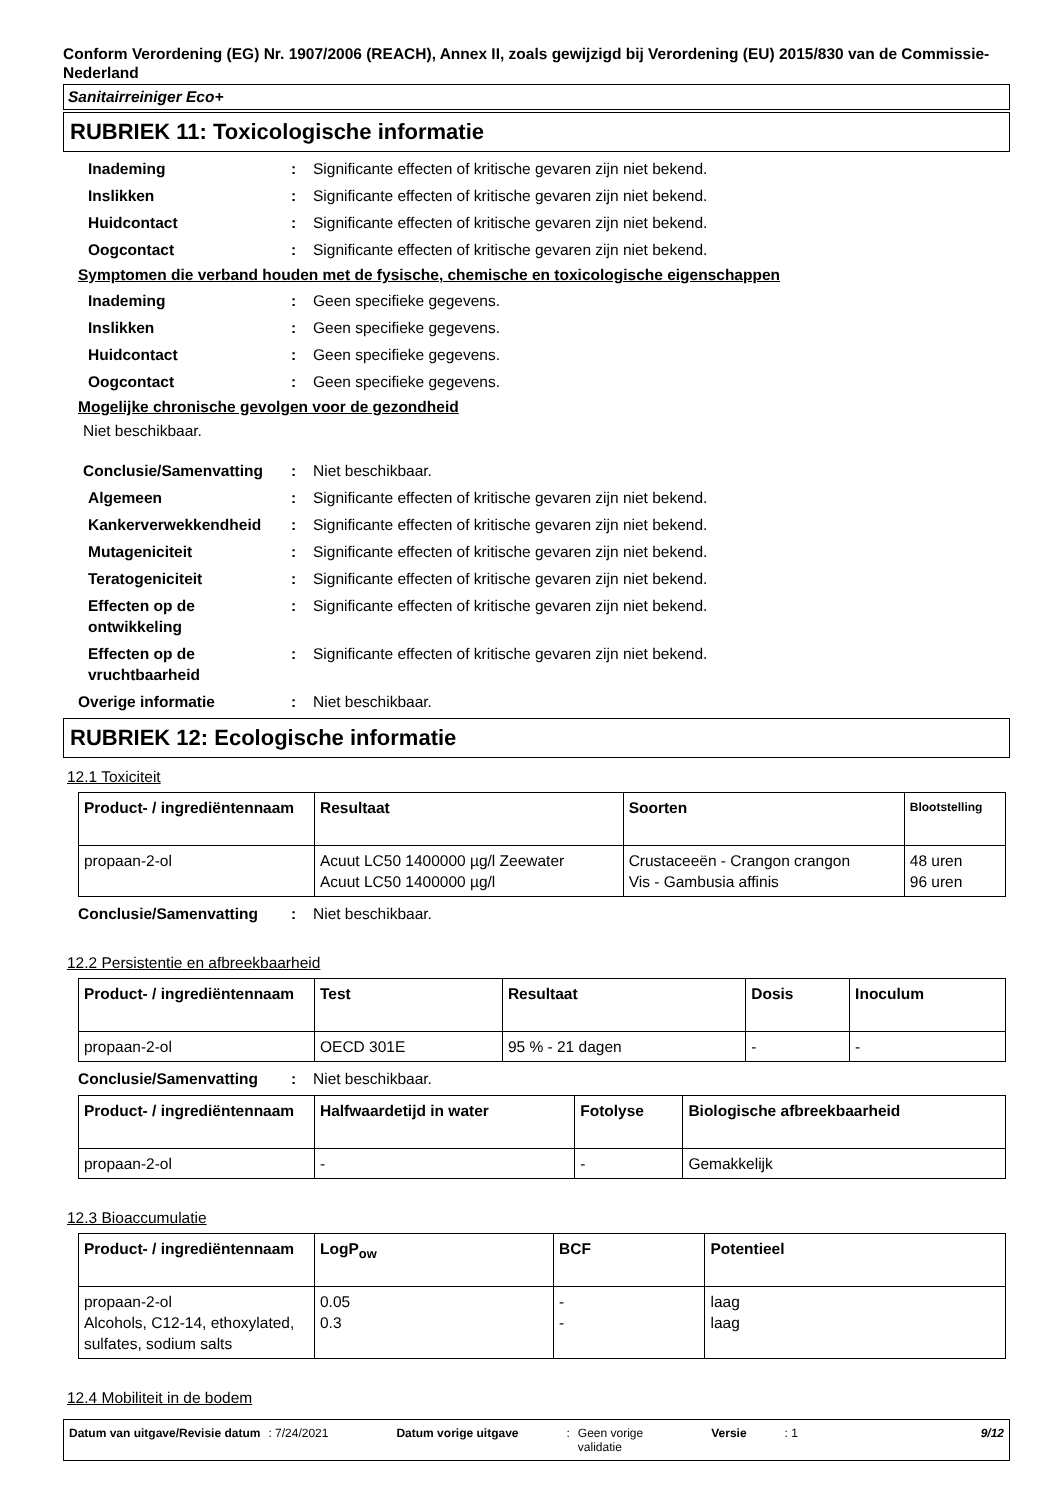Conform Verordening (EG) Nr. 1907/2006 (REACH), Annex II, zoals gewijzigd bij Verordening (EU) 2015/830 van de Commissie- Nederland
Sanitairreiniger Eco+
RUBRIEK 11: Toxicologische informatie
Inademing : Significante effecten of kritische gevaren zijn niet bekend.
Inslikken : Significante effecten of kritische gevaren zijn niet bekend.
Huidcontact : Significante effecten of kritische gevaren zijn niet bekend.
Oogcontact : Significante effecten of kritische gevaren zijn niet bekend.
Symptomen die verband houden met de fysische, chemische en toxicologische eigenschappen
Inademing : Geen specifieke gegevens.
Inslikken : Geen specifieke gegevens.
Huidcontact : Geen specifieke gegevens.
Oogcontact : Geen specifieke gegevens.
Mogelijke chronische gevolgen voor de gezondheid
Niet beschikbaar.
Conclusie/Samenvatting : Niet beschikbaar.
Algemeen : Significante effecten of kritische gevaren zijn niet bekend.
Kankerverwekkendheid : Significante effecten of kritische gevaren zijn niet bekend.
Mutageniciteit : Significante effecten of kritische gevaren zijn niet bekend.
Teratogeniciteit : Significante effecten of kritische gevaren zijn niet bekend.
Effecten op de ontwikkeling
: Significante effecten of kritische gevaren zijn niet bekend.
Effecten op de vruchtbaarheid
: Significante effecten of kritische gevaren zijn niet bekend.
Overige informatie : Niet beschikbaar.
RUBRIEK 12: Ecologische informatie
12.1 Toxiciteit
| Product- / ingrediëntennaam | Resultaat | Soorten | Blootstelling |
| --- | --- | --- | --- |
| propaan-2-ol | Acuut LC50 1400000 µg/l Zeewater Acuut LC50 1400000 µg/l | Crustaceeën - Crangon crangon Vis - Gambusia affinis | 48 uren 96 uren |
Conclusie/Samenvatting : Niet beschikbaar.
12.2 Persistentie en afbreekbaarheid
| Product- / ingrediëntennaam | Test | Resultaat | Dosis | Inoculum |
| --- | --- | --- | --- | --- |
| propaan-2-ol | OECD 301E | 95 % - 21 dagen | - | - |
Conclusie/Samenvatting : Niet beschikbaar.
| Product- / ingrediëntennaam | Halfwaardetijd in water | Fotolyse | Biologische afbreekbaarheid |
| --- | --- | --- | --- |
| propaan-2-ol | - | - | Gemakkelijk |
12.3 Bioaccumulatie
| Product- / ingrediëntennaam | LogP<sub>ow</sub> | BCF | Potentieel |
| --- | --- | --- | --- |
| propaan-2-ol Alcohols, C12-14, ethoxylated, sulfates, sodium salts | 0.05 0.3 | - - | laag laag |
12.4 Mobiliteit in de bodem
Datum van uitgave/Revisie datum : 7/24/2021 Datum vorige uitgave: Geen vorige
validatie Versie: 1 9/12